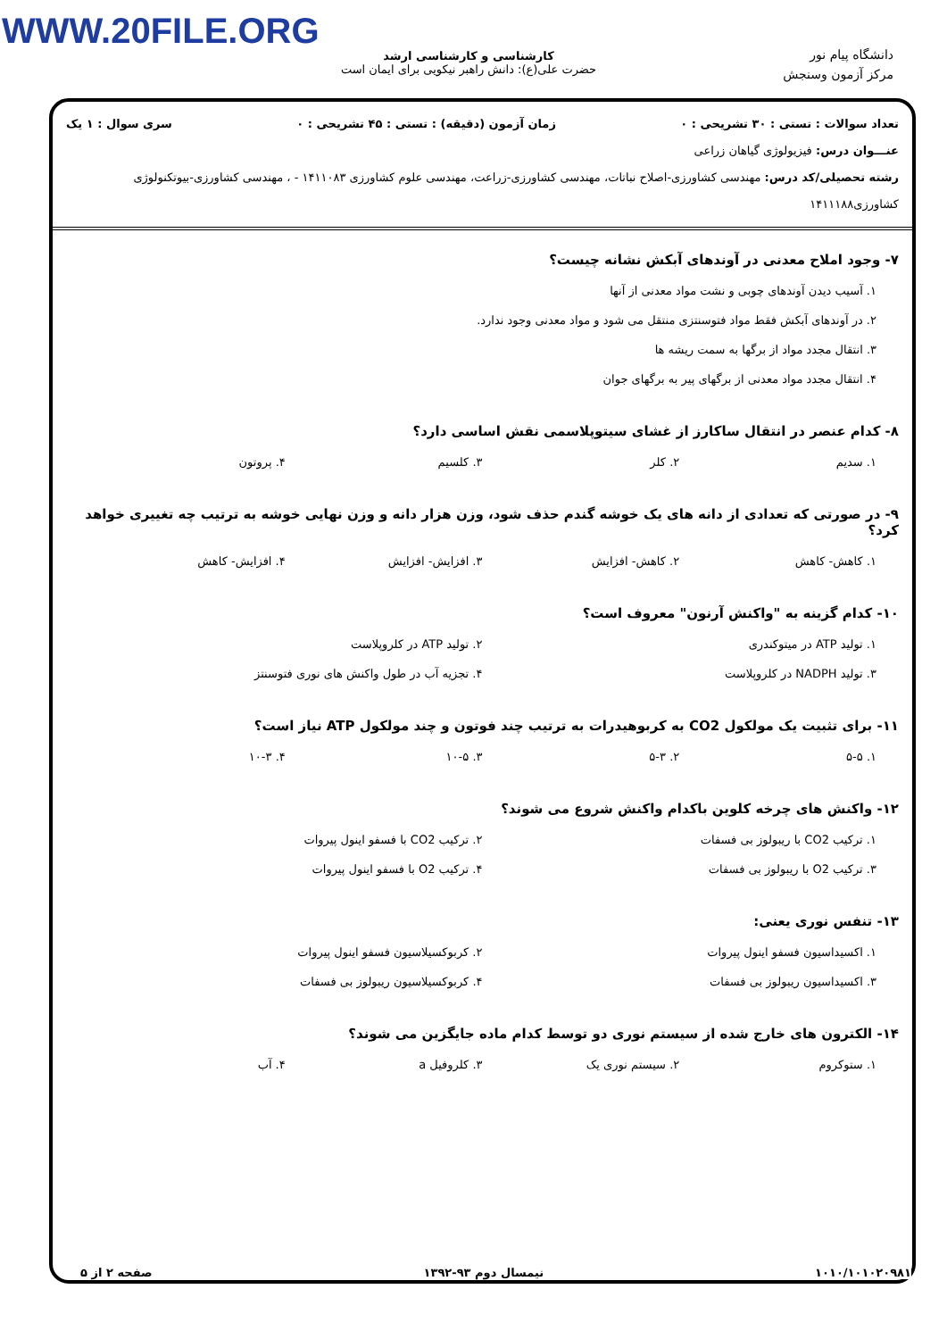WWW.20FILE.ORG
کارشناسی و کارشناسی ارشد
حضرت علی(ع): دانش راهبر نیکویی برای ایمان است
دانشگاه پیام نور
مرکز آزمون وسنجش
تعداد سوالات : تستی : ۳۰ تشریحی : ۰ زمان آزمون (دقیقه) : تستی : ۴۵ تشریحی : ۰ سری سوال : ۱ یک
عنـــوان درس: فیزیولوژی گیاهان زراعی
رشته تحصیلی/کد درس: مهندسی کشاورزی-اصلاح نباتات، مهندسی کشاورزی-زراعت، مهندسی علوم کشاورزی ۱۴۱۱۰۸۳ - ، مهندسی کشاورزی-بیوتکنولوژی کشاورزی۱۴۱۱۱۸۸
۷- وجود املاح معدنی در آوندهای آبکش نشانه چیست؟
۱. آسیب دیدن آوندهای چوبی و نشت مواد معدنی از آنها
۲. در آوندهای آبکش فقط مواد فتوسنتزی منتقل می شود و مواد معدنی وجود ندارد.
۳. انتقال مجدد مواد از برگها به سمت ریشه ها
۴. انتقال مجدد مواد معدنی از برگهای پیر به برگهای جوان
۸- کدام عنصر در انتقال ساکارز از غشای سیتوپلاسمی نقش اساسی دارد؟
۱. سدیم
۲. کلر
۳. کلسیم
۴. پروتون
۹- در صورتی که تعدادی از دانه های یک خوشه گندم حذف شود، وزن هزار دانه و وزن نهایی خوشه به ترتیب چه تغییری خواهد کرد؟
۱. کاهش- کاهش
۲. کاهش- افزایش
۳. افزایش- افزایش
۴. افزایش- کاهش
۱۰- کدام گزینه به "واکنش آرنون" معروف است؟
۱. تولید ATP در میتوکندری
۲. تولید ATP در کلروپلاست
۳. تولید NADPH در کلروپلاست
۴. تجزیه آب در طول واکنش های نوری فتوسنتز
۱۱- برای تثبیت یک مولکول CO2 به کربوهیدرات به ترتیب چند فوتون و چند مولکول ATP نیاز است؟
۱. ۵-۵
۲. ۵-۳
۳. ۱۰-۵
۴. ۱۰-۳
۱۲- واکنش های چرخه کلوین باکدام واکنش شروع می شوند؟
۱. ترکیب CO2 با ریبولوز بی فسفات
۲. ترکیب CO2 با فسفو اینول پیروات
۳. ترکیب O2 با ریبولوز بی فسفات
۴. ترکیب O2 با فسفو اینول پیروات
۱۳- تنفس نوری یعنی:
۱. اکسیداسیون فسفو اینول پیروات
۲. کربوکسیلاسیون فسفو اینول پیروات
۳. اکسیداسیون ریبولوز بی فسفات
۴. کربوکسیلاسیون ریبولوز بی فسفات
۱۴- الکترون های خارج شده از سیستم نوری دو توسط کدام ماده جایگزین می شوند؟
۱. ستوکروم
۲. سیستم نوری یک
۳. کلروفیل a
۴. آب
۱۰۱۰/۱۰۱۰۲۰۹۸۱ نیمسال دوم ۹۳-۱۳۹۲ صفحه ۲ از ۵